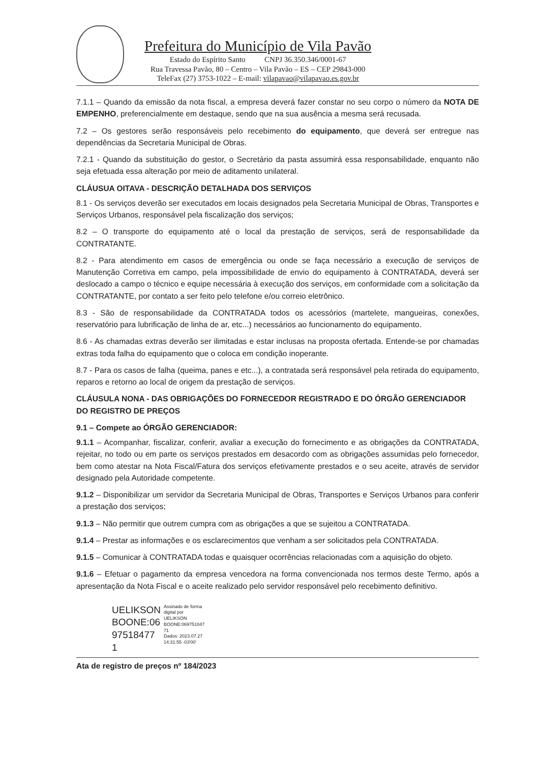Prefeitura do Município de Vila Pavão
Estado do Espírito Santo CNPJ 36.350.346/0001-67
Rua Travessa Pavão, 80 – Centro – Vila Pavão – ES – CEP 29843-000
TeleFax (27) 3753-1022 – E-mail: vilapavao@vilapavao.es.gov.br
7.1.1 – Quando da emissão da nota fiscal, a empresa deverá fazer constar no seu corpo o número da NOTA DE EMPENHO, preferencialmente em destaque, sendo que na sua ausência a mesma será recusada.
7.2 – Os gestores serão responsáveis pelo recebimento do equipamento, que deverá ser entregue nas dependências da Secretaria Municipal de Obras.
7.2.1 - Quando da substituição do gestor, o Secretário da pasta assumirá essa responsabilidade, enquanto não seja efetuada essa alteração por meio de aditamento unilateral.
CLÁUSUA OITAVA - DESCRIÇÃO DETALHADA DOS SERVIÇOS
8.1 - Os serviços deverão ser executados em locais designados pela Secretaria Municipal de Obras, Transportes e Serviços Urbanos, responsável pela fiscalização dos serviços;
8.2 – O transporte do equipamento até o local da prestação de serviços, será de responsabilidade da CONTRATANTE.
8.2 - Para atendimento em casos de emergência ou onde se faça necessário a execução de serviços de Manutenção Corretiva em campo, pela impossibilidade de envio do equipamento à CONTRATADA, deverá ser deslocado a campo o técnico e equipe necessária à execução dos serviços, em conformidade com a solicitação da CONTRATANTE, por contato a ser feito pelo telefone e/ou correio eletrônico.
8.3 - São de responsabilidade da CONTRATADA todos os acessórios (martelete, mangueiras, conexões, reservatório para lubrificação de linha de ar, etc...) necessários ao funcionamento do equipamento.
8.6 - As chamadas extras deverão ser ilimitadas e estar inclusas na proposta ofertada. Entende-se por chamadas extras toda falha do equipamento que o coloca em condição inoperante.
8.7 - Para os casos de falha (queima, panes e etc...), a contratada será responsável pela retirada do equipamento, reparos e retorno ao local de origem da prestação de serviços.
CLÁUSULA NONA - DAS OBRIGAÇÕES DO FORNECEDOR REGISTRADO E DO ÓRGÃO GERENCIADOR DO REGISTRO DE PREÇOS
9.1 – Compete ao ÓRGÃO GERENCIADOR:
9.1.1 – Acompanhar, fiscalizar, conferir, avaliar a execução do fornecimento e as obrigações da CONTRATADA, rejeitar, no todo ou em parte os serviços prestados em desacordo com as obrigações assumidas pelo fornecedor, bem como atestar na Nota Fiscal/Fatura dos serviços efetivamente prestados e o seu aceite, através de servidor designado pela Autoridade competente.
9.1.2 – Disponibilizar um servidor da Secretaria Municipal de Obras, Transportes e Serviços Urbanos para conferir a prestação dos serviços;
9.1.3 – Não permitir que outrem cumpra com as obrigações a que se sujeitou a CONTRATADA.
9.1.4 – Prestar as informações e os esclarecimentos que venham a ser solicitados pela CONTRATADA.
9.1.5 – Comunicar à CONTRATADA todas e quaisquer ocorrências relacionadas com a aquisição do objeto.
9.1.6 – Efetuar o pagamento da empresa vencedora na forma convencionada nos termos deste Termo, após a apresentação da Nota Fiscal e o aceite realizado pelo servidor responsável pelo recebimento definitivo.
UELIKSON
BOONE:06
97518477
1
Assinado de forma
digital por
UELIKSON
BOONE:069751847
71
Dados: 2023.07.27
14:31:55 -03'00'
Ata de registro de preços nº 184/2023